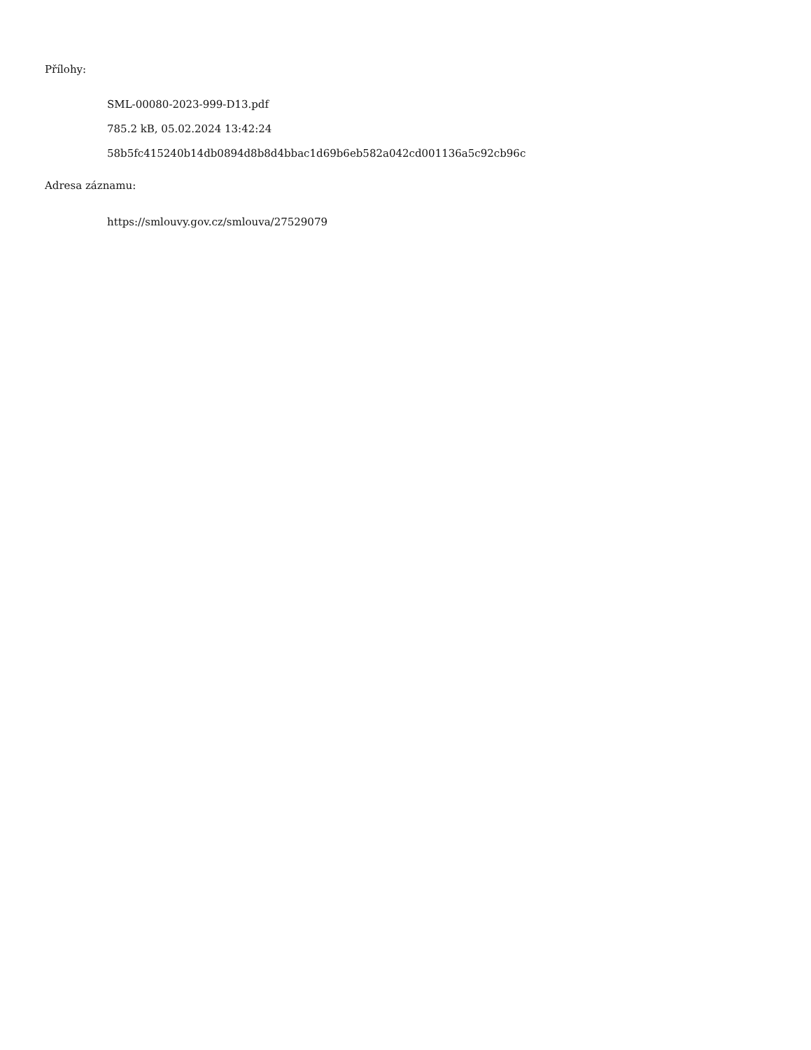Přílohy:
SML-00080-2023-999-D13.pdf
785.2 kB, 05.02.2024 13:42:24
58b5fc415240b14db0894d8b8d4bbac1d69b6eb582a042cd001136a5c92cb96c
Adresa záznamu:
https://smlouvy.gov.cz/smlouva/27529079